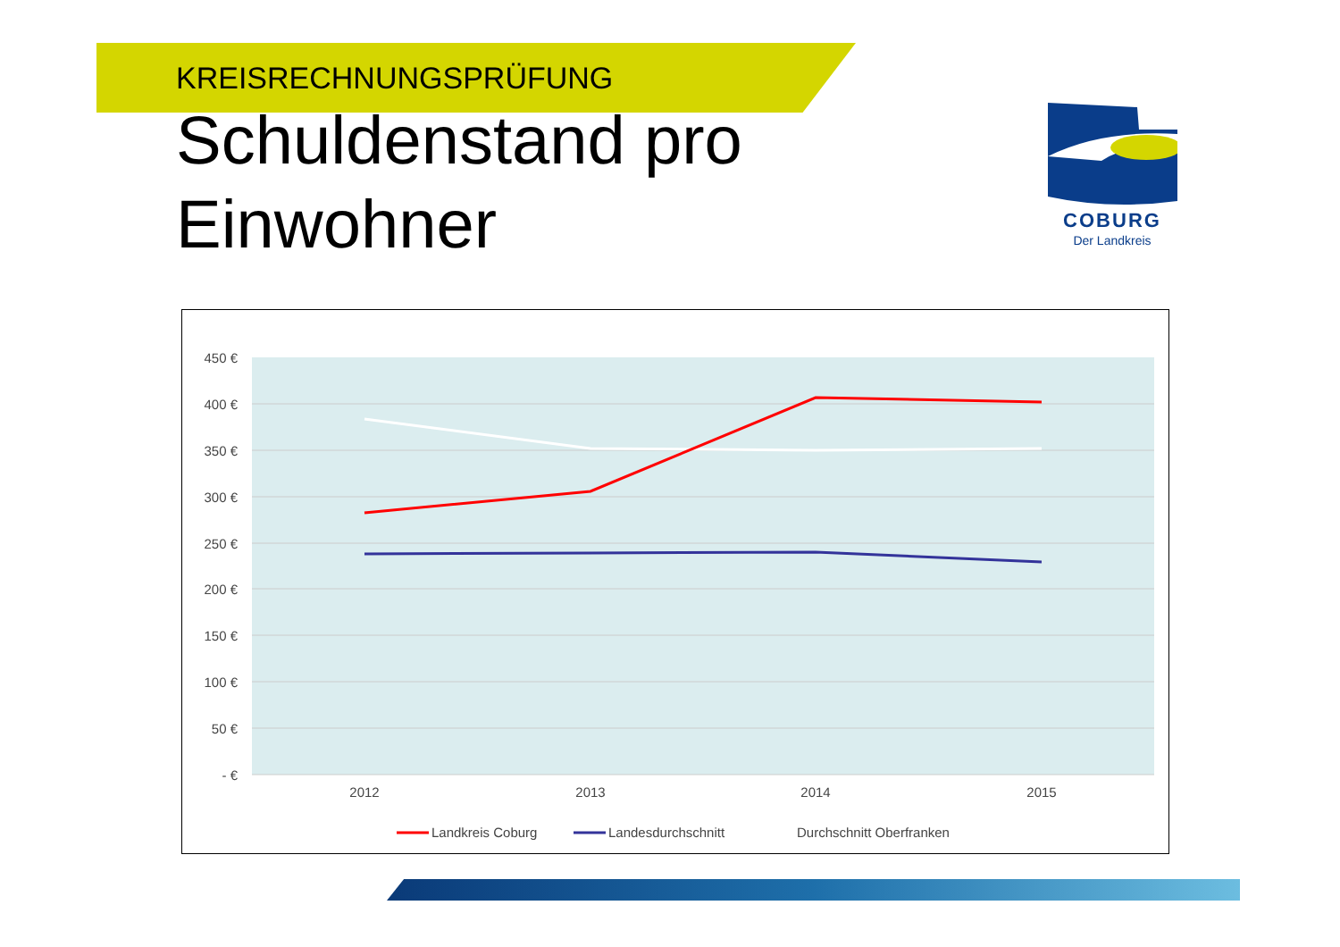KREISRECHNUNGSPRÜFUNG
Schuldenstand pro Einwohner
COBURG
Der Landkreis
450 €
400 €
350 €
300 €
250 €
200 €
150 €
100 €
50 €
- €
2012
2013
2014
2015
Landkreis Coburg
Landesdurchschnitt
Durchschnitt Oberfranken